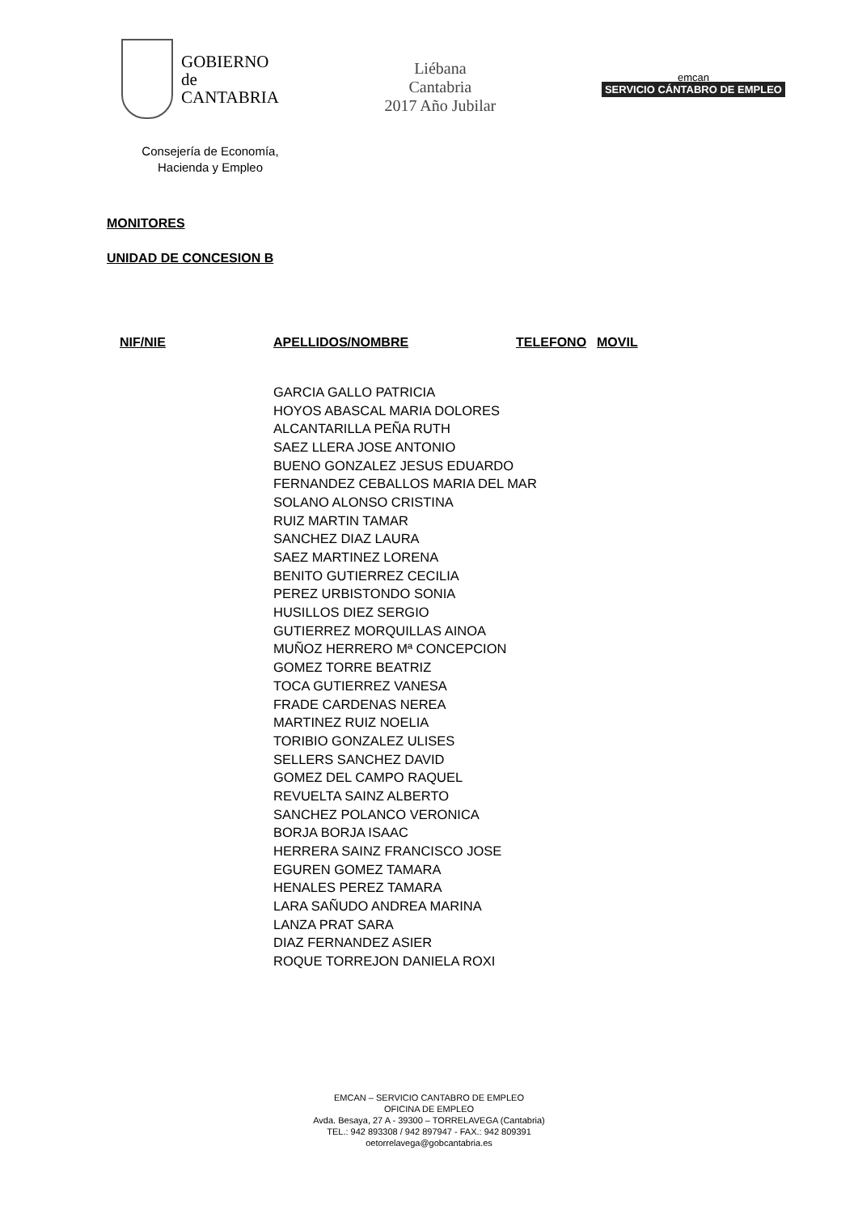GOBIERNO
de
CANTABRIA
Liébana
Cantabria
2017 Año Jubilar
emcan
SERVICIO CÁNTABRO DE EMPLEO
Consejería de Economía, Hacienda y Empleo
MONITORES
UNIDAD DE CONCESION B
| NIF/NIE | APELLIDOS/NOMBRE | TELEFONO | MOVIL |
| --- | --- | --- | --- |
| | GARCIA GALLO PATRICIA | | |
| | HOYOS ABASCAL MARIA DOLORES | | |
| | ALCANTARILLA PEÑA RUTH | | |
| | SAEZ LLERA JOSE ANTONIO | | |
| | BUENO GONZALEZ JESUS EDUARDO | | |
| | FERNANDEZ CEBALLOS MARIA DEL MAR | | |
| | SOLANO ALONSO CRISTINA | | |
| | RUIZ MARTIN TAMAR | | |
| | SANCHEZ DIAZ LAURA | | |
| | SAEZ MARTINEZ LORENA | | |
| | BENITO GUTIERREZ CECILIA | | |
| | PEREZ URBISTONDO SONIA | | |
| | HUSILLOS DIEZ SERGIO | | |
| | GUTIERREZ MORQUILLAS AINOA | | |
| | MUÑOZ HERRERO Mª CONCEPCION | | |
| | GOMEZ TORRE BEATRIZ | | |
| | TOCA GUTIERREZ VANESA | | |
| | FRADE CARDENAS NEREA | | |
| | MARTINEZ RUIZ NOELIA | | |
| | TORIBIO GONZALEZ ULISES | | |
| | SELLERS SANCHEZ DAVID | | |
| | GOMEZ DEL CAMPO RAQUEL | | |
| | REVUELTA SAINZ ALBERTO | | |
| | SANCHEZ POLANCO VERONICA | | |
| | BORJA BORJA ISAAC | | |
| | HERRERA SAINZ FRANCISCO JOSE | | |
| | EGUREN GOMEZ TAMARA | | |
| | HENALES PEREZ TAMARA | | |
| | LARA SAÑUDO ANDREA MARINA | | |
| | LANZA PRAT SARA | | |
| | DIAZ FERNANDEZ ASIER | | |
| | ROQUE TORREJON DANIELA ROXI | | |
EMCAN – SERVICIO CANTABRO DE EMPLEO
OFICINA DE EMPLEO
Avda. Besaya, 27 A - 39300 – TORRELAVEGA (Cantabria)
TEL.: 942 893308 / 942 897947 - FAX.: 942 809391
oetorrelavega@gobcantabria.es